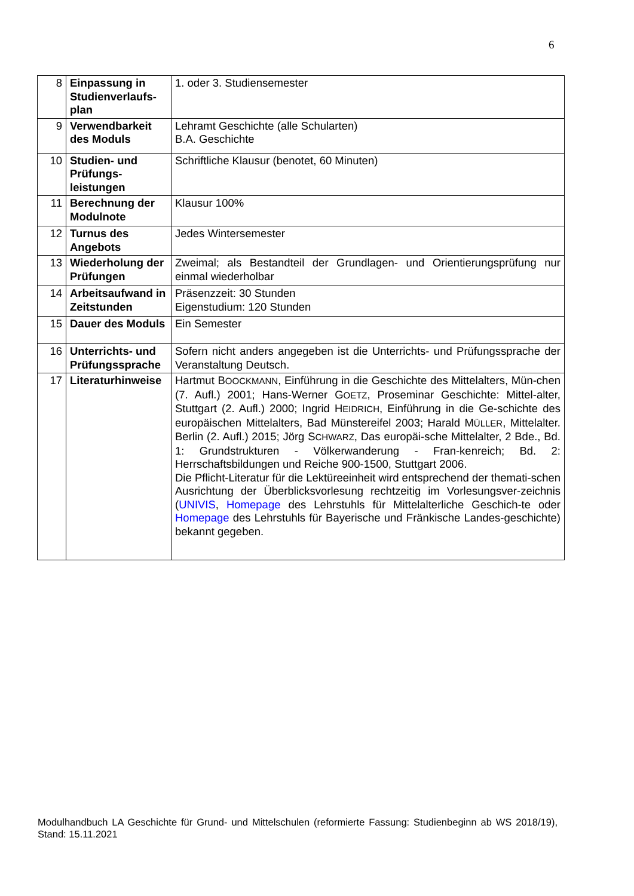6
| 8 | Einpassung in Studienverlaufs-plan | 1. oder 3. Studiensemester |
| 9 | Verwendbarkeit des Moduls | Lehramt Geschichte (alle Schularten) B.A. Geschichte |
| 10 | Studien- und Prüfungs-leistungen | Schriftliche Klausur (benotet, 60 Minuten) |
| 11 | Berechnung der Modulnote | Klausur 100% |
| 12 | Turnus des Angebots | Jedes Wintersemester |
| 13 | Wiederholung der Prüfungen | Zweimal; als Bestandteil der Grundlagen- und Orientierungsprüfung nur einmal wiederholbar |
| 14 | Arbeitsaufwand in Zeitstunden | Präsenzzeit: 30 Stunden Eigenstudium: 120 Stunden |
| 15 | Dauer des Moduls | Ein Semester |
| 16 | Unterrichts- und Prüfungssprache | Sofern nicht anders angegeben ist die Unterrichts- und Prüfungssprache der Veranstaltung Deutsch. |
| 17 | Literaturhinweise | Hartmut B OOCKMANN , Einführung in die Geschichte des Mittelalters, Mün-chen (7. Aufl.) 2001; Hans-Werner G OETZ , Proseminar Geschichte: Mittel-alter, Stuttgart (2. Aufl.) 2000; Ingrid H EIDRICH , Einführung in die Ge-schichte des europäischen Mittelalters, Bad Münstereifel 2003; Harald M ÜLLER , Mittelalter. Berlin (2. Aufl.) 2015; Jörg S CHWARZ , Das europäi-sche Mittelalter, 2 Bde., Bd. 1: Grundstrukturen - Völkerwanderung - Fran-kenreich; Bd. 2: Herrschaftsbildungen und Reiche 900-1500, Stuttgart 2006. Die Pflicht-Literatur für die Lektüreeinheit wird entsprechend der themati-schen Ausrichtung der Überblicksvorlesung rechtzeitig im Vorlesungsver-zeichnis ( UNIVIS , Homepage des Lehrstuhls für Mittelalterliche Geschich-te oder Homepage des Lehrstuhls für Bayerische und Fränkische Landes-geschichte) bekannt gegeben. |
Modulhandbuch LA Geschichte für Grund- und Mittelschulen (reformierte Fassung: Studienbeginn ab WS 2018/19), Stand: 15.11.2021